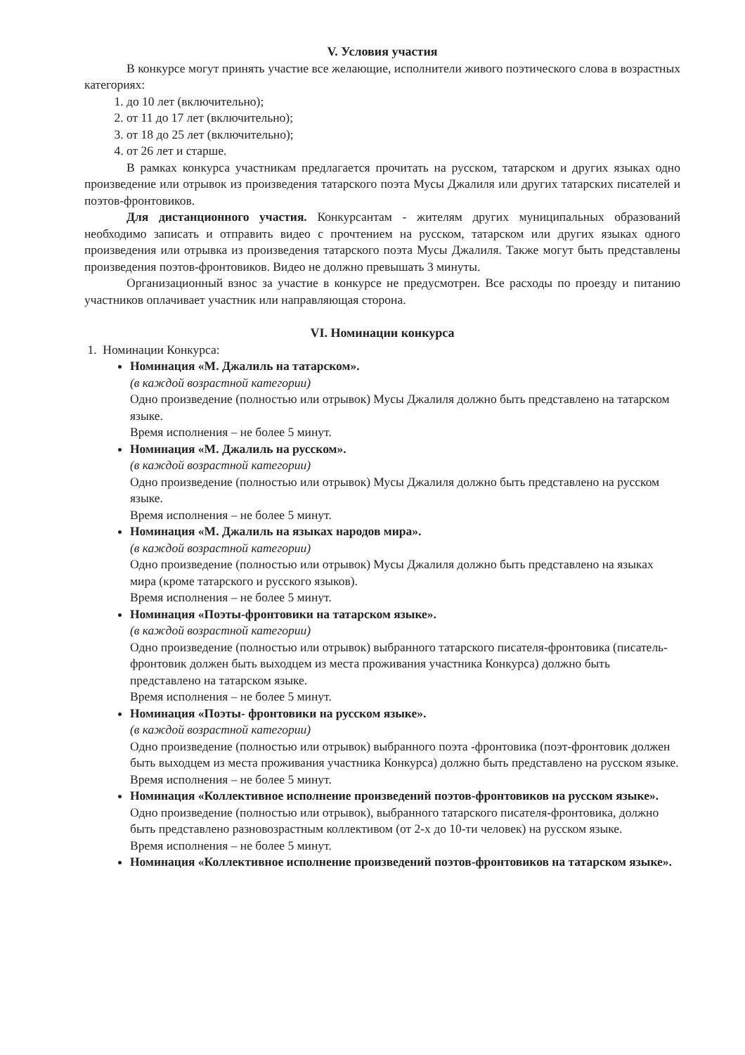V. Условия участия
В конкурсе могут принять участие все желающие, исполнители живого поэтического слова в возрастных категориях:
1. до 10 лет (включительно);
2. от 11 до 17 лет (включительно);
3. от 18 до 25 лет (включительно);
4. от 26 лет и старше.
В рамках конкурса участникам предлагается прочитать на русском, татарском и других языках одно произведение или отрывок из произведения татарского поэта Мусы Джалиля или других татарских писателей и поэтов-фронтовиков.
Для дистанционного участия. Конкурсантам - жителям других муниципальных образований необходимо записать и отправить видео с прочтением на русском, татарском или других языках одного произведения или отрывка из произведения татарского поэта Мусы Джалиля. Также могут быть представлены произведения поэтов-фронтовиков. Видео не должно превышать 3 минуты.
Организационный взнос за участие в конкурсе не предусмотрен. Все расходы по проезду и питанию участников оплачивает участник или направляющая сторона.
VI. Номинации конкурса
1. Номинации Конкурса:
Номинация «М. Джалиль на татарском».
(в каждой возрастной категории)
Одно произведение (полностью или отрывок) Мусы Джалиля должно быть представлено на татарском языке.
Время исполнения – не более 5 минут.
Номинация «М. Джалиль на русском».
(в каждой возрастной категории)
Одно произведение (полностью или отрывок) Мусы Джалиля должно быть представлено на русском языке.
Время исполнения – не более 5 минут.
Номинация «М. Джалиль на языках народов мира».
(в каждой возрастной категории)
Одно произведение (полностью или отрывок) Мусы Джалиля должно быть представлено на языках мира (кроме татарского и русского языков).
Время исполнения – не более 5 минут.
Номинация «Поэты-фронтовики на татарском языке».
(в каждой возрастной категории)
Одно произведение (полностью или отрывок) выбранного татарского писателя-фронтовика (писатель-фронтовик должен быть выходцем из места проживания участника Конкурса) должно быть представлено на татарском языке.
Время исполнения – не более 5 минут.
Номинация «Поэты- фронтовики на русском языке».
(в каждой возрастной категории)
Одно произведение (полностью или отрывок) выбранного поэта -фронтовика (поэт-фронтовик должен быть выходцем из места проживания участника Конкурса) должно быть представлено на русском языке.
Время исполнения – не более 5 минут.
Номинация «Коллективное исполнение произведений поэтов-фронтовиков на русском языке».
Одно произведение (полностью или отрывок), выбранного татарского писателя-фронтовика, должно быть представлено разновозрастным коллективом (от 2-х до 10-ти человек) на русском языке.
Время исполнения – не более 5 минут.
Номинация «Коллективное исполнение произведений поэтов-фронтовиков на татарском языке».